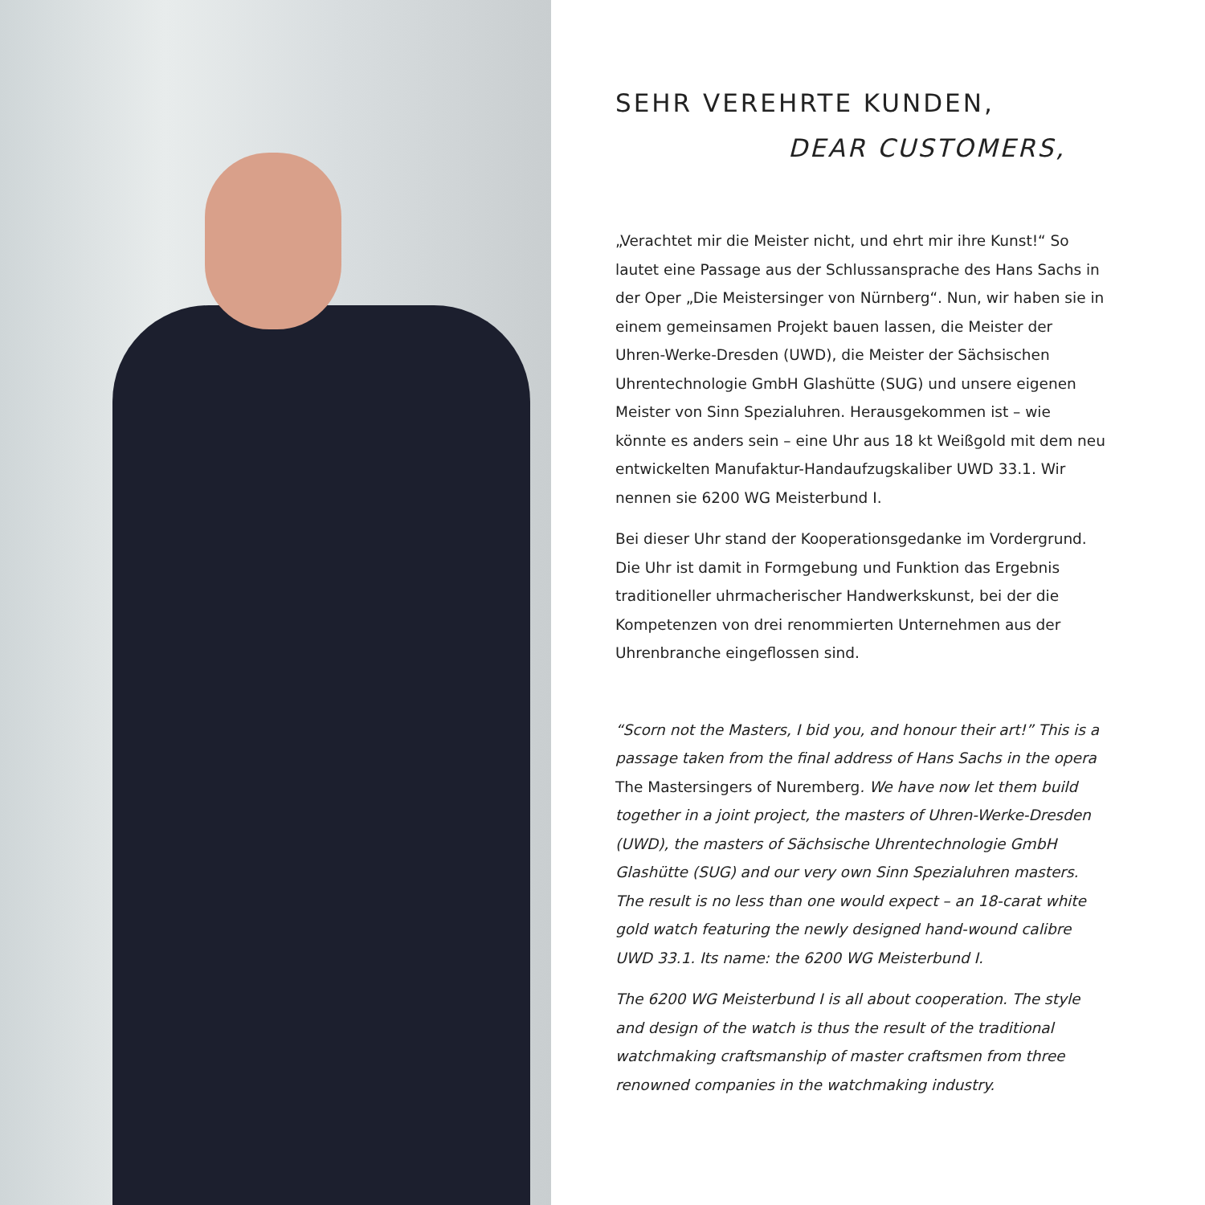SEHR VEREHRTE KUNDEN,
DEAR CUSTOMERS,
„Verachtet mir die Meister nicht, und ehrt mir ihre Kunst!“ So lautet eine Passage aus der Schlussansprache des Hans Sachs in der Oper „Die Meistersinger von Nürnberg“. Nun, wir haben sie in einem gemeinsamen Projekt bauen lassen, die Meister der Uhren-Werke-Dresden (UWD), die Meister der Sächsischen Uhrentechnologie GmbH Glashütte (SUG) und unsere eigenen Meister von Sinn Spezialuhren. Herausgekommen ist – wie könnte es anders sein – eine Uhr aus 18 kt Weißgold mit dem neu entwickelten Manufaktur-Handaufzugskaliber UWD 33.1. Wir nennen sie 6200 WG Meisterbund I.
Bei dieser Uhr stand der Kooperationsgedanke im Vordergrund. Die Uhr ist damit in Formgebung und Funktion das Ergebnis traditioneller uhrmacherischer Handwerkskunst, bei der die Kompetenzen von drei renommierten Unternehmen aus der Uhrenbranche eingeflossen sind.
“Scorn not the Masters, I bid you, and honour their art!” This is a passage taken from the final address of Hans Sachs in the opera The Mastersingers of Nuremberg. We have now let them build together in a joint project, the masters of Uhren-Werke-Dresden (UWD), the masters of Sächsische Uhrentechnologie GmbH Glashütte (SUG) and our very own Sinn Spezialuhren masters. The result is no less than one would expect – an 18-carat white gold watch featuring the newly designed hand-wound calibre UWD 33.1. Its name: the 6200 WG Meisterbund I.
The 6200 WG Meisterbund I is all about cooperation. The style and design of the watch is thus the result of the traditional watchmaking craftsmanship of master craftsmen from three renowned companies in the watchmaking industry.